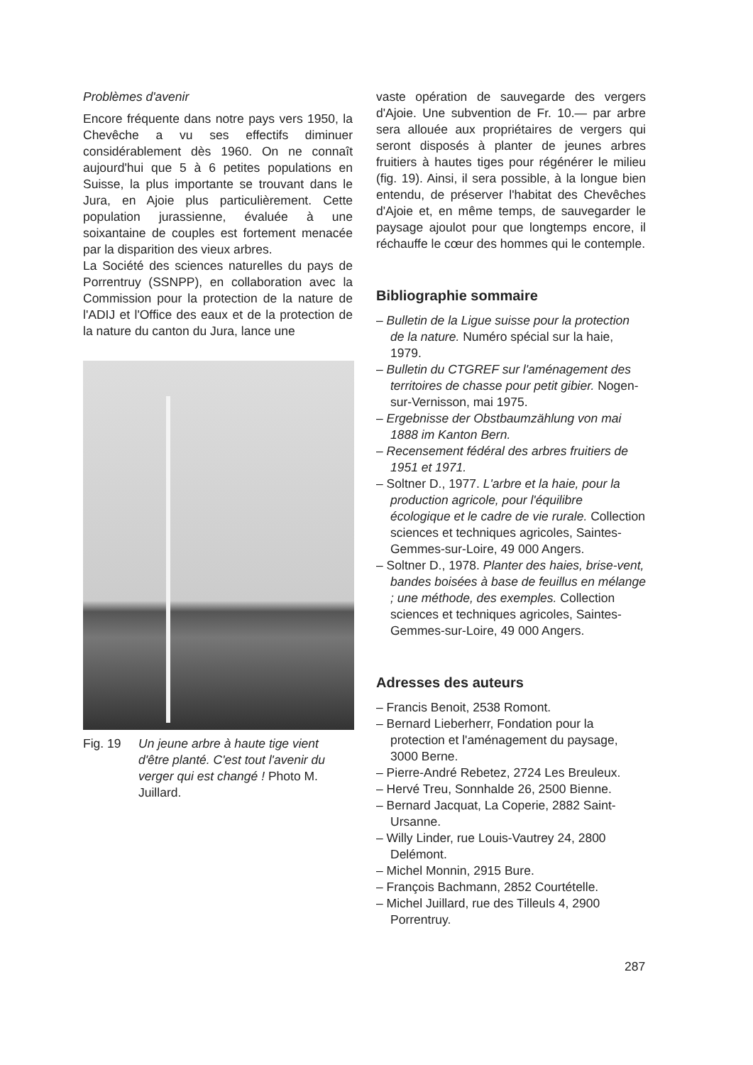Problèmes d'avenir
Encore fréquente dans notre pays vers 1950, la Chevêche a vu ses effectifs diminuer considérablement dès 1960. On ne connaît aujourd'hui que 5 à 6 petites populations en Suisse, la plus importante se trouvant dans le Jura, en Ajoie plus particulièrement. Cette population jurassienne, évaluée à une soixantaine de couples est fortement menacée par la disparition des vieux arbres.
La Société des sciences naturelles du pays de Porrentruy (SSNPP), en collaboration avec la Commission pour la protection de la nature de l'ADIJ et l'Office des eaux et de la protection de la nature du canton du Jura, lance une
Fig. 19 Un jeune arbre à haute tige vient d'être planté. C'est tout l'avenir du verger qui est changé ! Photo M. Juillard.
vaste opération de sauvegarde des vergers d'Ajoie. Une subvention de Fr. 10.— par arbre sera allouée aux propriétaires de vergers qui seront disposés à planter de jeunes arbres fruitiers à hautes tiges pour régénérer le milieu (fig. 19). Ainsi, il sera possible, à la longue bien entendu, de préserver l'habitat des Chevêches d'Ajoie et, en même temps, de sauvegarder le paysage ajoulot pour que longtemps encore, il réchauffe le cœur des hommes qui le contemple.
Bibliographie sommaire
– Bulletin de la Ligue suisse pour la protection de la nature. Numéro spécial sur la haie, 1979.
– Bulletin du CTGREF sur l'aménagement des territoires de chasse pour petit gibier. Nogen-sur-Vernisson, mai 1975.
– Ergebnisse der Obstbaumzählung von mai 1888 im Kanton Bern.
– Recensement fédéral des arbres fruitiers de 1951 et 1971.
– Soltner D., 1977. L'arbre et la haie, pour la production agricole, pour l'équilibre écologique et le cadre de vie rurale. Collection sciences et techniques agricoles, Saintes-Gemmes-sur-Loire, 49 000 Angers.
– Soltner D., 1978. Planter des haies, brise-vent, bandes boisées à base de feuillus en mélange ; une méthode, des exemples. Collection sciences et techniques agricoles, Saintes-Gemmes-sur-Loire, 49 000 Angers.
Adresses des auteurs
– Francis Benoit, 2538 Romont.
– Bernard Lieberherr, Fondation pour la protection et l'aménagement du paysage, 3000 Berne.
– Pierre-André Rebetez, 2724 Les Breuleux.
– Hervé Treu, Sonnhalde 26, 2500 Bienne.
– Bernard Jacquat, La Coperie, 2882 Saint-Ursanne.
– Willy Linder, rue Louis-Vautrey 24, 2800 Delémont.
– Michel Monnin, 2915 Bure.
– François Bachmann, 2852 Courtételle.
– Michel Juillard, rue des Tilleuls 4, 2900 Porrentruy.
287